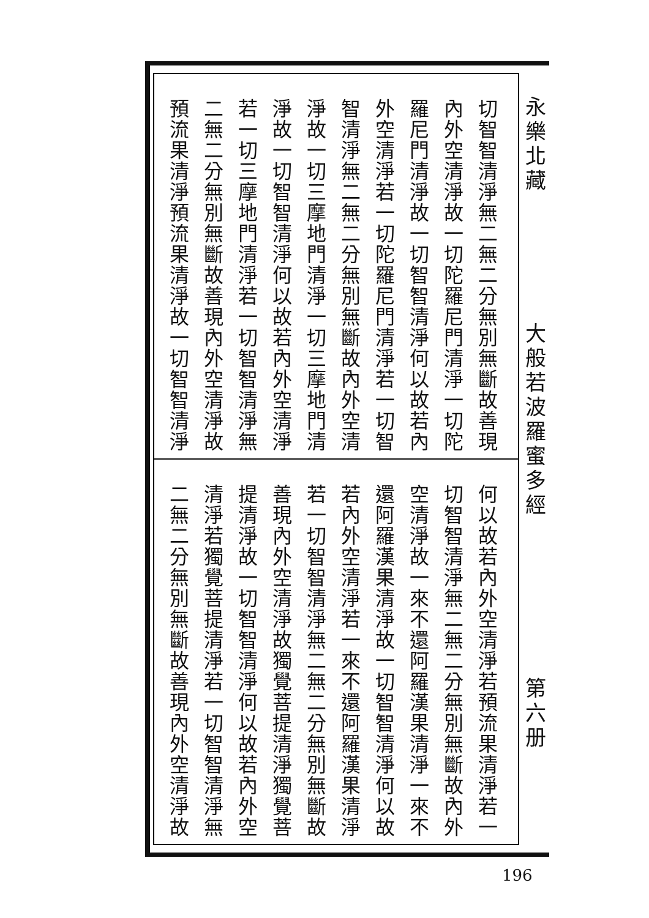永樂北藏
大般若波羅蜜多經
第六册
切智智清淨無二無二分無別無斷故善現
內外空清淨故一切陀羅尼門清淨一切陀
羅尼門清淨故一切智智清淨何以故若內
外空清淨若一切陀羅尼門清淨若一切智
智清淨無二無二分無別無斷故內外空清
淨故一切三摩地門清淨一切三摩地門清
淨故一切智智清淨何以故若內外空清淨
若一切三摩地門清淨若一切智智清淨無
二無二分無別無斷故善現內外空清淨故
預流果清淨預流果清淨故一切智智清淨
何以故若內外空清淨若預流果清淨若一
切智智清淨無二無二分無別無斷故內外
空清淨故一來不還阿羅漢果清淨一來不
還阿羅漢果清淨故一切智智清淨何以故
若內外空清淨若一來不還阿羅漢果清淨
若一切智智清淨無二無二分無別無斷故
善現內外空清淨故獨覺菩提清淨獨覺菩
提清淨故一切智智清淨何以故若內外空
清淨若獨覺菩提清淨若一切智智清淨無
二無二分無別無斷故善現內外空清淨故
196